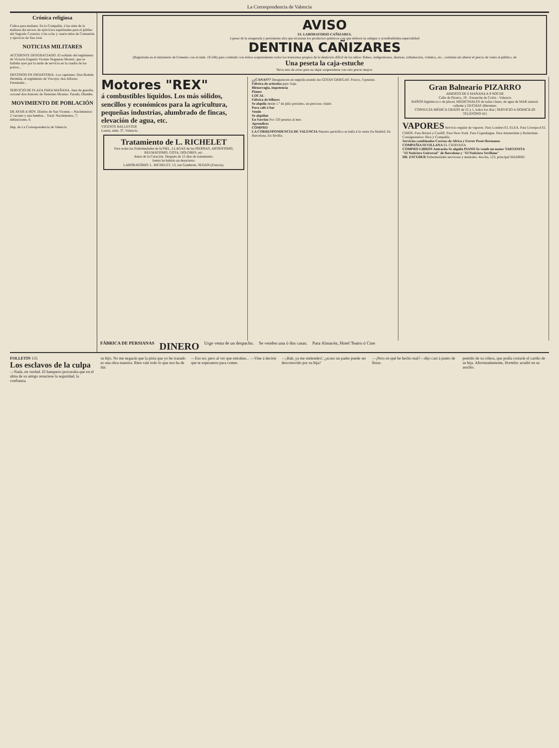La Correspondencia de Valencia
Crónica religiosa
Cultos para mañana: En la Compañía, á las siete de la mañana día tercero de ejercicios espirituales para el jubileo del Sagrado Corazón; á las ocho y cuarto misa de Comunión y ejercicio de San José.
NOTICIAS MILITARES
ACCIDENTE DESGRACIADO. El soldado del regimiento de Victoria Eugenia Vicente Nogueras Moretó, que se hallaba ayer por la tarde de servicio en la cuadra de los potros...
DESTINOS EN INFANTERIA. Los capitanes: Don Román Hermida, al regimiento de Vizcaya; don Alfonso Fernández...
SERVICIO DE PLAZA PARA MAÑANA. Juez de guardia, coronel don Antonio de Sisternes Moreno. Parada, Otumba.
MOVIMIENTO DE POBLACIÓN
DE AYER A HOY. Distrito de San Vicente.—Nacimientos: 2 varones y una hembra... Total: Nacimientos, 7; defunciones, 6.
Imp. de La Correspondencia de Valencia
AVISO
EL LABORATORIO CAÑIZARES,
á pesar de la exagerada y persistente alza que alcanzan los productos químicos con que elabora su antigua y acreditadísima especialidad
DENTINA CAÑIZARES
(Registrada en el ministerio de Fomento con el núm. 18.546) para combatir con éxitos sorprendentes todos los trastornos propios de la dentición difícil de los niños: Babeo, indigestiones, diarreas, inflamación, vómitos, etc., continúa sin alterar el precio de venta al público, de
Una peseta la caja-estuche
Sirva esto de aviso para no dejar sorprenderse con otro precio mayor.
Motores "REX"
á combustibles líquidos. Los más sólidos, sencillos y económicos para la agricultura, pequeñas industrias, alumbrado de fincas, elevación de agua, etc.
VICENTE BALLESTER
Lauria, núm. 37, Valencia.
Tratamiento de L. RICHELET
Para todas las Enfermedades de la PIEL, LLAGAS de las PIERNAS, ARTRITISMO, REUMATISMO, GOTA, DOLORES, etc.
Antes de la Curación. Después de 15 días de tratamiento.
Jamás ha habido un desacierto.
LABORATORIO: L. RICHELET, 13, rue Gambetta, SEDAN (Francia).
¿¿CANAS?? Desaparecen en seguida usando las GOTAS GRIEGAS. Frasco, 3 pesetas.
Fábrica de artículos para viaje.
Blenorragia, impotencia
Pianos
LOCAL
Fábrica de billares
Se alquila desde 1.º de julio próximo, un precioso chalet.
Para café ó bar
Vendo
Se alquilan
En Sarrión Por 150 pesetas al mes
Aprendices
COMPRO
LA CORRESPONDENCIA DE VALENCIA Nuestro periódico se halla á la venta En Madrid, En Barcelona, En Sevilla.
Gran Balneario PIZARRO
ABIERTO DE 6 MAÑANA A 9 NOCHE
Calle de Pizarro, 19 - Ensanche de Colón - Valencia
BAÑOS higiénicos o de placer, MEDICINALES de todas clases, de agua de MAR natural, caliente y DUCHAS diferentes.
CONSULTA MÉDICA GRATIS de 12 a 1, todos los días | SERVICIO A DOMICILIO TELÉFONO 421
VAPORES Servicio regular de vapores. Para Londres EL ELEA. Para Liverpool EL CHIOS. Para Bristol y Cardiff. Para New-York. Para Copenhague. Para Amsterdam y Rotterdam. Consignatarios: Ríos y Compañía.
Servicios combinados Correos de Africa y Ferrer Peset Hermanos
COMPAÑIA SEVILLANA EL CIERVANA
COMPRO LIBROS Antracita Se alquila PIANO Se vende un motor TARTANITA
"El Noticiero Universal" de Barcelona y "El Noticiero Sevillano"
DR. ESCUDER Enfermedades nerviosas y mentales. Atocha, 123, principal MADRID
FÁBRICA DE PERSIANAS DINERO Urge venta de un despacho. Se venden una ó dos casas. Para Almacén, Hotel Teatro ó Cine
FOLLETIN 135
Los esclavos de la culpa
—Nada, en verdad. El banquero procuraba que en el alma de su amigo renaciese la seguridad, la confianza.
su hijo. No me negarás que la pista que yo he trazado es una obra maestra. Bien vale todo lo que nos ha de dar.
—Eso no; pero al ver que entrabas... —Vine á decirte que te esperamos para comer.
—¡Bah, ya me entiendes!; ¿acaso un padre puede ser desconocido por su hija?
—¡Pero en qué he hecho mal?—dijo casi á punto de llorar.
pentido de su cólera, que podía costarle el cariño de su hija. Afortunadamente, Hortebic acudió en su auxilio.